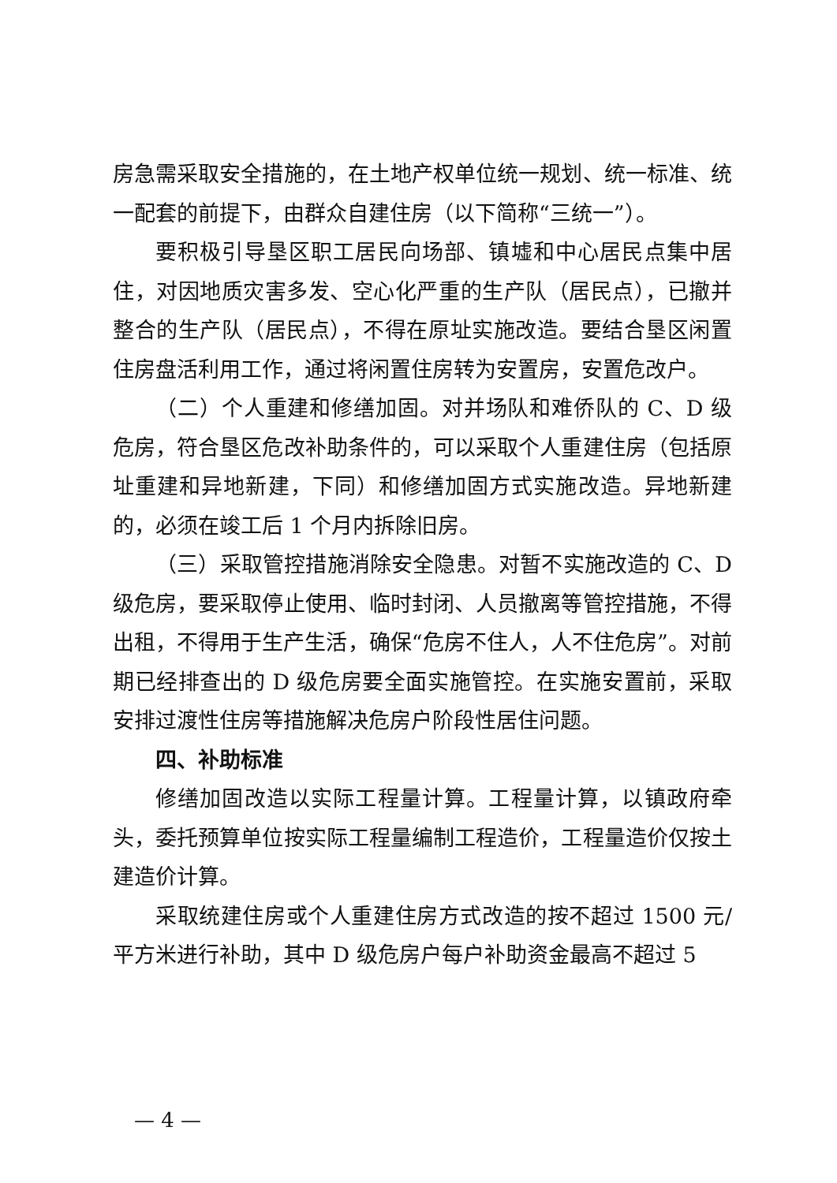房急需采取安全措施的，在土地产权单位统一规划、统一标准、统一配套的前提下，由群众自建住房（以下简称“三统一”）。
要积极引导垦区职工居民向场部、镇墟和中心居民点集中居住，对因地质灾害多发、空心化严重的生产队（居民点），已撤并整合的生产队（居民点），不得在原址实施改造。要结合垦区闲置住房盘活利用工作，通过将闲置住房转为安置房，安置危改户。
（二）个人重建和修缮加固。对并场队和难侨队的 C、D 级危房，符合垦区危改补助条件的，可以采取个人重建住房（包括原址重建和异地新建，下同）和修缮加固方式实施改造。异地新建的，必须在竣工后 1 个月内拆除旧房。
（三）采取管控措施消除安全隐患。对暂不实施改造的 C、D 级危房，要采取停止使用、临时封闭、人员撤离等管控措施，不得出租，不得用于生产生活，确保“危房不住人，人不住危房”。对前期已经排查出的 D 级危房要全面实施管控。在实施安置前，采取安排过渡性住房等措施解决危房户阶段性居住问题。
四、补助标准
修缮加固改造以实际工程量计算。工程量计算，以镇政府牵头，委托预算单位按实际工程量编制工程造价，工程量造价仅按土建造价计算。
采取统建住房或个人重建住房方式改造的按不超过 1500 元/平方米进行补助，其中 D 级危房户每户补助资金最高不超过 5
— 4 —